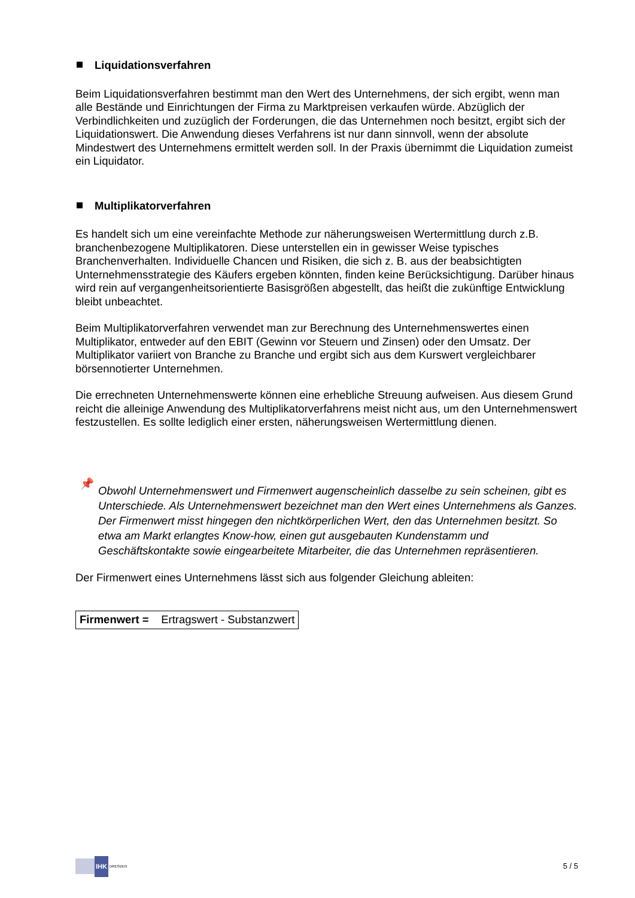Liquidationsverfahren
Beim Liquidationsverfahren bestimmt man den Wert des Unternehmens, der sich ergibt, wenn man alle Bestände und Einrichtungen der Firma zu Marktpreisen verkaufen würde. Abzüglich der Verbindlichkeiten und zuzüglich der Forderungen, die das Unternehmen noch besitzt, ergibt sich der Liquidationswert. Die Anwendung dieses Verfahrens ist nur dann sinnvoll, wenn der absolute Mindestwert des Unternehmens ermittelt werden soll. In der Praxis übernimmt die Liquidation zumeist ein Liquidator.
Multiplikatorverfahren
Es handelt sich um eine vereinfachte Methode zur näherungsweisen Wertermittlung durch z.B. branchenbezogene Multiplikatoren. Diese unterstellen ein in gewisser Weise typisches Branchenverhalten. Individuelle Chancen und Risiken, die sich z. B. aus der beabsichtigten Unternehmensstrategie des Käufers ergeben könnten, finden keine Berücksichtigung. Darüber hinaus wird rein auf vergangenheitsorientierte Basisgrößen abgestellt, das heißt die zukünftige Entwicklung bleibt unbeachtet.
Beim Multiplikatorverfahren verwendet man zur Berechnung des Unternehmenswertes einen Multiplikator, entweder auf den EBIT (Gewinn vor Steuern und Zinsen) oder den Umsatz. Der Multiplikator variiert von Branche zu Branche und ergibt sich aus dem Kurswert vergleichbarer börsennotierter Unternehmen.
Die errechneten Unternehmenswerte können eine erhebliche Streuung aufweisen. Aus diesem Grund reicht die alleinige Anwendung des Multiplikatorverfahrens meist nicht aus, um den Unternehmenswert festzustellen. Es sollte lediglich einer ersten, näherungsweisen Wertermittlung dienen.
📌
Obwohl Unternehmenswert und Firmenwert augenscheinlich dasselbe zu sein scheinen, gibt es Unterschiede. Als Unternehmenswert bezeichnet man den Wert eines Unternehmens als Ganzes. Der Firmenwert misst hingegen den nichtkörperlichen Wert, den das Unternehmen besitzt. So etwa am Markt erlangtes Know-how, einen gut ausgebauten Kundenstamm und Geschäftskontakte sowie eingearbeitete Mitarbeiter, die das Unternehmen repräsentieren.
Der Firmenwert eines Unternehmens lässt sich aus folgender Gleichung ableiten:
Firmenwert = Ertragswert - Substanzwert
IHK
DRESDEN
5 / 5